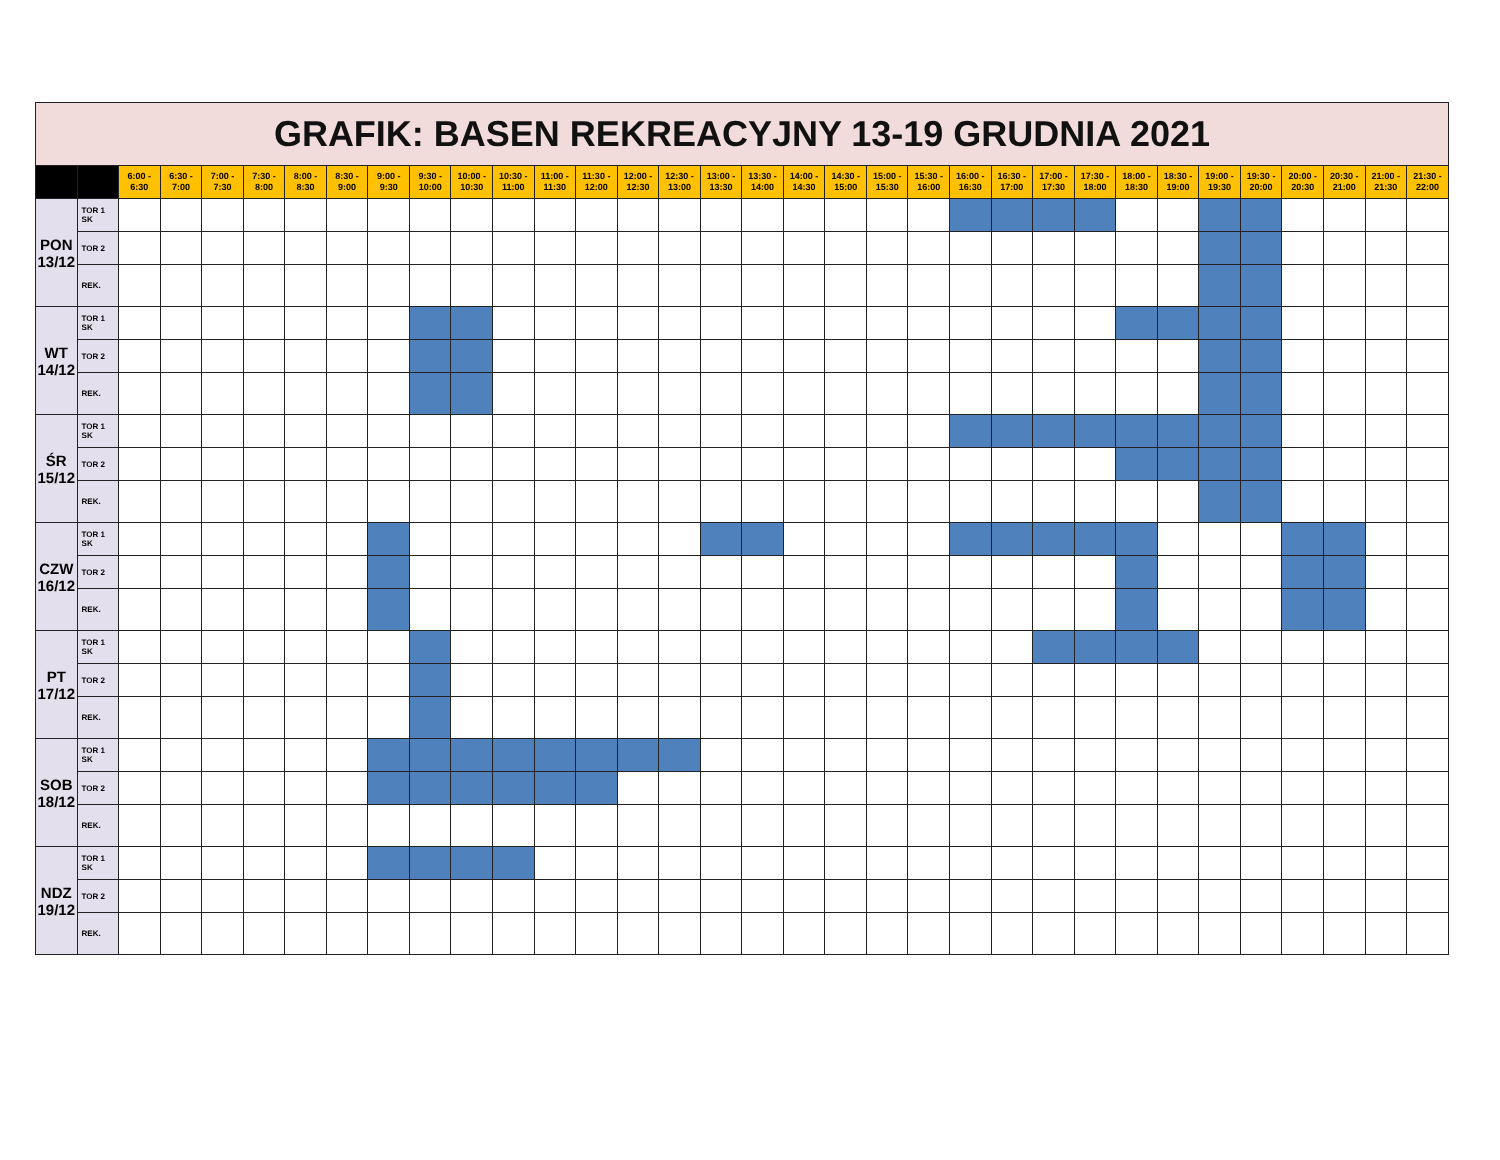| GRAFIK: BASEN REKREACYJNY 13-19 GRUDNIA 2021 | | | | | | | | | | | | | | | | | | | | | | | | | | | | | | | | | |
| | | 6:00 - 6:30 | 6:30 - 7:00 | 7:00 - 7:30 | 7:30 - 8:00 | 8:00 - 8:30 | 8:30 - 9:00 | 9:00 - 9:30 | 9:30 - 10:00 | 10:00 - 10:30 | 10:30 - 11:00 | 11:00 - 11:30 | 11:30 - 12:00 | 12:00 - 12:30 | 12:30 - 13:00 | 13:00 - 13:30 | 13:30 - 14:00 | 14:00 - 14:30 | 14:30 - 15:00 | 15:00 - 15:30 | 15:30 - 16:00 | 16:00 - 16:30 | 16:30 - 17:00 | 17:00 - 17:30 | 17:30 - 18:00 | 18:00 - 18:30 | 18:30 - 19:00 | 19:00 - 19:30 | 19:30 - 20:00 | 20:00 - 20:30 | 20:30 - 21:00 | 21:00 - 21:30 | 21:30 - 22:00 |
| PON 13/12 | TOR 1 SK | | | | | | | | | | | | | | | | | | | | | | | | | | | | | | | | |
| | TOR 2 | | | | | | | | | | | | | | | | | | | | | | | | | | | | | | | | |
| | REK. | | | | | | | | | | | | | | | | | | | | | | | | | | | | | | | | |
| WT 14/12 | TOR 1 SK | | | | | | | | | | | | | | | | | | | | | | | | | | | | | | | | |
| | TOR 2 | | | | | | | | | | | | | | | | | | | | | | | | | | | | | | | | |
| | REK. | | | | | | | | | | | | | | | | | | | | | | | | | | | | | | | | |
| ŚR 15/12 | TOR 1 SK | | | | | | | | | | | | | | | | | | | | | | | | | | | | | | | | |
| | TOR 2 | | | | | | | | | | | | | | | | | | | | | | | | | | | | | | | | |
| | REK. | | | | | | | | | | | | | | | | | | | | | | | | | | | | | | | | |
| CZW 16/12 | TOR 1 SK | | | | | | | | | | | | | | | | | | | | | | | | | | | | | | | | |
| | TOR 2 | | | | | | | | | | | | | | | | | | | | | | | | | | | | | | | | |
| | REK. | | | | | | | | | | | | | | | | | | | | | | | | | | | | | | | | |
| PT 17/12 | TOR 1 SK | | | | | | | | | | | | | | | | | | | | | | | | | | | | | | | | |
| | TOR 2 | | | | | | | | | | | | | | | | | | | | | | | | | | | | | | | | |
| | REK. | | | | | | | | | | | | | | | | | | | | | | | | | | | | | | | | |
| SOB 18/12 | TOR 1 SK | | | | | | | | | | | | | | | | | | | | | | | | | | | | | | | | |
| | TOR 2 | | | | | | | | | | | | | | | | | | | | | | | | | | | | | | | | |
| | REK. | | | | | | | | | | | | | | | | | | | | | | | | | | | | | | | | |
| NDZ 19/12 | TOR 1 SK | | | | | | | | | | | | | | | | | | | | | | | | | | | | | | | | |
| | TOR 2 | | | | | | | | | | | | | | | | | | | | | | | | | | | | | | | | |
| | REK. | | | | | | | | | | | | | | | | | | | | | | | | | | | | | | | | |